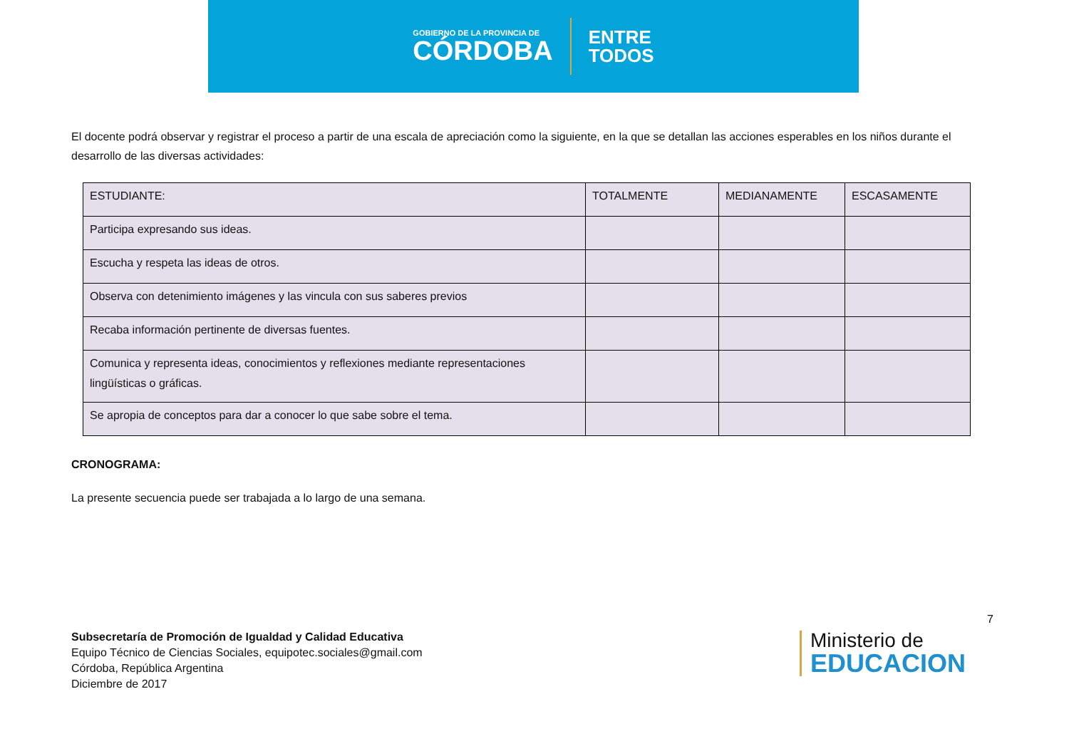GOBIERNO DE LA PROVINCIA DE
CÓRDOBA
ENTRE
TODOS
El docente podrá observar y registrar el proceso a partir de una escala de apreciación como la siguiente, en la que se detallan las acciones esperables en los niños durante el desarrollo de las diversas actividades:
| ESTUDIANTE: | TOTALMENTE | MEDIANAMENTE | ESCASAMENTE |
| Participa expresando sus ideas. | | | |
| Escucha y respeta las ideas de otros. | | | |
| Observa con detenimiento imágenes y las vincula con sus saberes previos | | | |
| Recaba información pertinente de diversas fuentes. | | | |
| Comunica y representa ideas, conocimientos y reflexiones mediante representaciones lingüísticas o gráficas. | | | |
| Se apropia de conceptos para dar a conocer lo que sabe sobre el tema. | | | |
CRONOGRAMA:
La presente secuencia puede ser trabajada a lo largo de una semana.
7
Subsecretaría de Promoción de Igualdad y Calidad Educativa
Equipo Técnico de Ciencias Sociales, equipotec.sociales@gmail.com
Córdoba, República Argentina
Diciembre de 2017
Ministerio de
EDUCACION